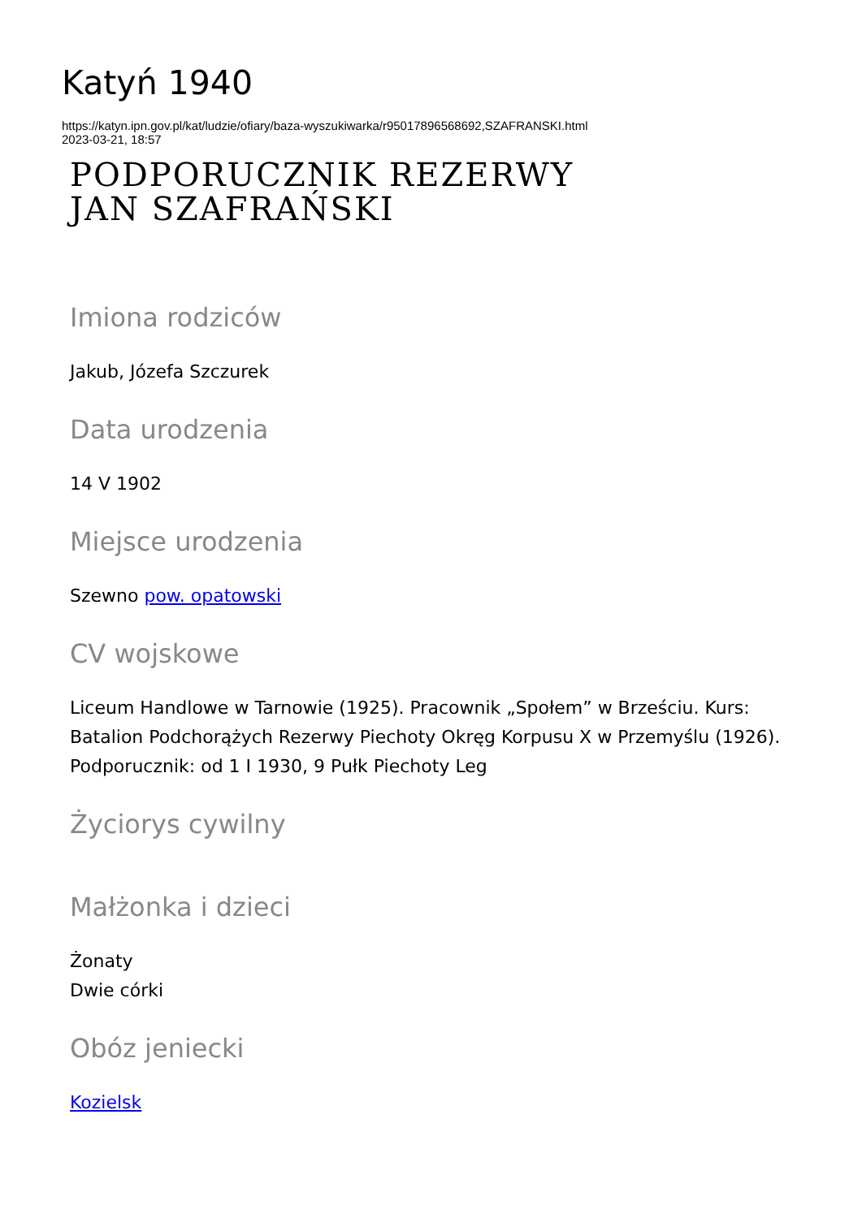Katyń 1940
https://katyn.ipn.gov.pl/kat/ludzie/ofiary/baza-wyszukiwarka/r95017896568692,SZAFRANSKI.html
2023-03-21, 18:57
PODPORUCZNIK REZERWY
JAN SZAFRAŃSKI
Imiona rodziców
Jakub, Józefa Szczurek
Data urodzenia
14 V 1902
Miejsce urodzenia
Szewno pow. opatowski
CV wojskowe
Liceum Handlowe w Tarnowie (1925). Pracownik „Społem” w Brześciu. Kurs: Batalion Podchorążych Rezerwy Piechoty Okręg Korpusu X w Przemyślu (1926). Podporucznik: od 1 I 1930, 9 Pułk Piechoty Leg
Życiorys cywilny
Małżonka i dzieci
Żonaty
Dwie córki
Obóz jeniecki
Kozielsk